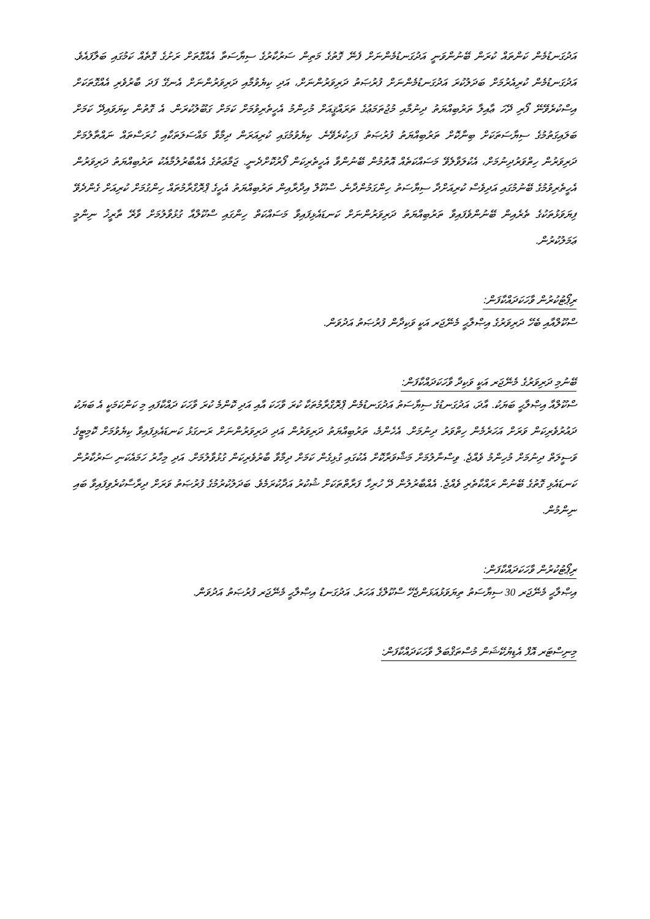އަދުގަނޑުމެން ކަންތައް ކުރަން ބޭނުންވަނީ އަދުގަނޑުމެންނަށް ފެނޭ ގޮތުގެ މަތިން ސަރުކާރުގެ ސިޔާސަތާ އެއްގޮތަށް ރަށުގެ ގޮތެއް ކަމުގައި ބަލާފައެވެ. އަދުގަނޑުމެން ކުރިއެރުމަށް ބަދަލުކުރަ އަދުގަނޑުމެންނަށް ފުރުޞަތު ދަރިވަރުންނަށް، އަދި ކިޔެވުމާއި ދަރިވަރުންނަށް އެނގޭ ފަދަ ބާރުވެރި އެއްގޮތަކަށް އިސްކުރެވޭނޭ ފޯރި ދޭހަ ޢާއިލާ ތަރުބިއްޔަތު ދިނުމާއި މުޖުތަމަޢުގެ ތަރައްޤީއަށް މުހިންމު އެހީތެރިވުމަށް ކަމަށް ގަބޫލުކުރަން. އެ ގޮތުން ކިޔަވައިދޭ ކަމަށް ބަލައިގަތުމުގެ ސިޔާސަތަކަށް ބިނާކޮށް ތަރުބިއްޔަތު ފުރުޞަތު ފަހިކުރެވޭނެ. ކިޔެވުމުގައި ކުރިއަރަން ދިމާވާ މައްސަލަތަކާއި ހުރަސްތައް ނައްތާލުމަށް ދަރިވަރުން ހިތްވަރުދިނުމަށް، އެކުލަވާލެވޭ މަސައްކަތެއް އޮތުމުން ބޭނުންވާ އެހީތެރިކަން ފޯރުކޮށްދެނީ. ޖަމާޢަތުގެ އެއްބާރުލުމާއެކު ތަރުބިއްޔަތު ދަރިވަރުން އެހީތެރިވުމުގެ ބޭނުމުގައި އަދިވެސް ކުރިއަށްދާ ސިޔާސަތު ހިންގަމުންދާނެ. ސްކޫލް އިދާރާއިން ތަރުބިއްޔަތު އެހީގެ ޕްރޮގްރާމުތައް ހިންގުމަށް ކުރިއަށް ގެންދެވޭ ފިޔަވަޅުތަކުގެ ތެރެއިން ބޭނުންވެފައިވާ ތަރުބިއްޔަތު ދަރިވަރުންނަށް ކަނޑައެޅިފައިވާ މަސައްކަތް ހިންގައި ސްކޫލްއާ ގުޅުވާލުމަށް ވާރޭ ތާރީޚު ނިންމީ ޢަމަލުކުރުން.
ރިޕޯޓުކުރުން ވާހަކަދައްކާފަން:
ސްކޫލްއާއި ބެހޭ ދަރިވަރުގެ އިޞްލާޙީ މެނޭޖަރ އަކީ ވަކިދާން ފުރުޞަތު އަދުވަން.
ބޭނުމި ދަރިވަރުގެ މެނޭޖަރ އަކީ ވަކިދާ ވާހަކަދައްކާފަން:
ސްކޫލްއާ އިޞްލާޙީ ބަޔަކު. އާދަ، އަދުގަނޑުގެ ސިޔާސަތު އަދުގަނޑުމެން ޕްރޮގްރާމުތަކާ ކުރަ ވާހަކަ އާއި އަދި ކޮންމެ ކުރަ ވާހަކަ ދައްކާފައި މި ކަންކަމަކީ އެ ބަޔަކު ދައުރުވެރިކަން ވަރަށް އަހަރެމެން ހިތްވަރު ދިނުމަށް. އެހެންމެ، ތަރުބިއްޔަތު ދަރިވަރުން އަދި ދަރިވަރުންނަށް ރަނގަޅު ކަނޑައެޅިފައިވާ ކިޔެވުމަށް ކޮމިޓީގެ ވަސީލަތް ދިނުމަށް މުހިންމު ވެއްޖެ. ވިސްނާލުމަށް މަޝްވަރާކޮށް އެކުގައި ގުޅިގެން ކަމަށް ދިމާވާ ބާރުވެރިކަން ގުޅުވާލުމަށް. އަދި މިހާރު ހަމައެކަނި ސަރުކާރުން ކަނޑައެޅި ގޮތުގެ ބޭނުން ރައްކާތެރި ވެއްޖެ. އެއްބާރުލުން ދޭ ހުރިހާ ފަރާތްތަކަށް ޝުކުރު އަދާކުރަމެވެ. ބަދަލުކުރުމުގެ ފުރުޞަތު ވަރަށް ދިރާސާކުރެވިފައިވާ ބައި ނިންމުން.
ރިޕޯޓުކުރުން ވާހަކަދައްކާފަން:
އިޞްލާޙީ މެނޭޖަރ 30 ސިޔާސަތު ތިޔަވަޅުއަޅަންޖެހޭ ސްކޫލްގެ އަހަރު. އަދުގަނޑު އިޞްލާޙީ މެނޭޖަރ ފުރުޞަތު އަދުވަން.
މިނިސްޓަރ އޮފް އެޑިޔުކޭޝަން މުސްތަޤްބަލް ވާހަކަދައްކާފަން: